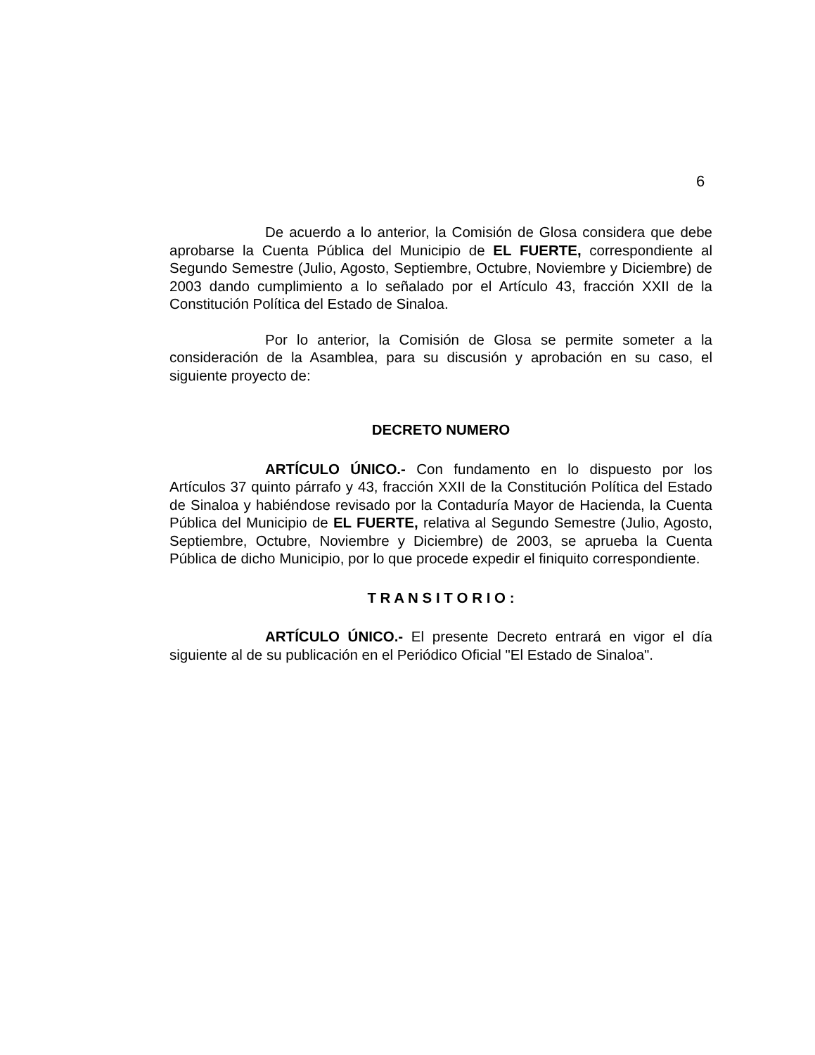6
De acuerdo a lo anterior, la Comisión de Glosa considera que debe aprobarse la Cuenta Pública del Municipio de EL FUERTE, correspondiente al Segundo Semestre (Julio, Agosto, Septiembre, Octubre, Noviembre y Diciembre) de 2003 dando cumplimiento a lo señalado por el Artículo 43, fracción XXII de la Constitución Política del Estado de Sinaloa.
Por lo anterior, la Comisión de Glosa se permite someter a la consideración de la Asamblea, para su discusión y aprobación en su caso, el siguiente proyecto de:
DECRETO NUMERO
ARTÍCULO ÚNICO.- Con fundamento en lo dispuesto por los Artículos 37 quinto párrafo y 43, fracción XXII de la Constitución Política del Estado de Sinaloa y habiéndose revisado por la Contaduría Mayor de Hacienda, la Cuenta Pública del Municipio de EL FUERTE, relativa al Segundo Semestre (Julio, Agosto, Septiembre, Octubre, Noviembre y Diciembre) de 2003, se aprueba la Cuenta Pública de dicho Municipio, por lo que procede expedir el finiquito correspondiente.
T R A N S I T O R I O :
ARTÍCULO ÚNICO.- El presente Decreto entrará en vigor el día siguiente al de su publicación en el Periódico Oficial "El Estado de Sinaloa".